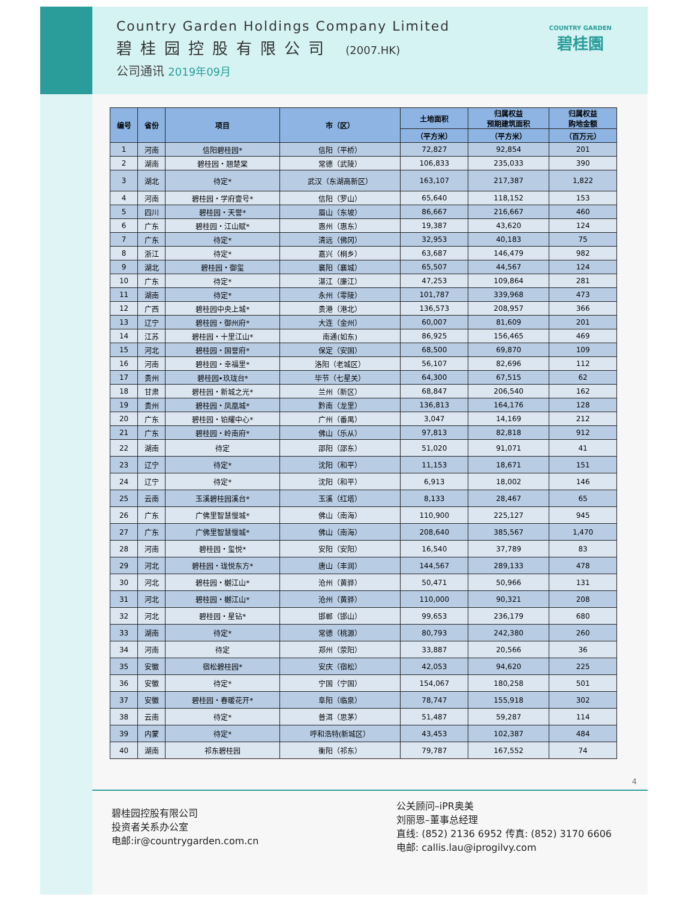Country Garden Holdings Company Limited
碧桂园控股有限公司 (2007.HK)
公司通讯 2019年09月
COUNTRY GARDEN
碧桂園
| 编号 | 省份 | 项目 | 市（区） | 土地面积 | 归属权益 预期建筑面积 | 归属权益 购地金额 |
| --- | --- | --- | --- | --- | --- | --- |
| | | | | （平方米） | （平方米） | （百万元） |
| 1 | 河南 | 信阳碧桂园* | 信阳（平桥） | 72,827 | 92,854 | 201 |
| 2 | 湖南 | 碧桂园・翘楚棠 | 常德（武陵） | 106,833 | 235,033 | 390 |
| 3 | 湖北 | 待定* | 武汉（东湖高新区） | 163,107 | 217,387 | 1,822 |
| 4 | 河南 | 碧桂园・学府壹号* | 信阳（罗山） | 65,640 | 118,152 | 153 |
| 5 | 四川 | 碧桂园・天誉* | 眉山（东坡） | 86,667 | 216,667 | 460 |
| 6 | 广东 | 碧桂园・江山赋* | 惠州（惠东） | 19,387 | 43,620 | 124 |
| 7 | 广东 | 待定* | 清远（佛冈） | 32,953 | 40,183 | 75 |
| 8 | 浙江 | 待定* | 嘉兴（桐乡） | 63,687 | 146,479 | 982 |
| 9 | 湖北 | 碧桂园・御玺 | 襄阳（襄城） | 65,507 | 44,567 | 124 |
| 10 | 广东 | 待定* | 湛江（廉江） | 47,253 | 109,864 | 281 |
| 11 | 湖南 | 待定* | 永州（零陵） | 101,787 | 339,968 | 473 |
| 12 | 广西 | 碧桂园中央上城* | 贵港（港北） | 136,573 | 208,957 | 366 |
| 13 | 辽宁 | 碧桂园・御州府* | 大连（金州） | 60,007 | 81,609 | 201 |
| 14 | 江苏 | 碧桂园・十里江山* | 南通(如东) | 86,925 | 156,465 | 469 |
| 15 | 河北 | 碧桂园・国誉府* | 保定（安国） | 68,500 | 69,870 | 109 |
| 16 | 河南 | 碧桂园・幸福里* | 洛阳（老城区） | 56,107 | 82,696 | 112 |
| 17 | 贵州 | 碧桂园•玖珑台* | 毕节（七星关） | 64,300 | 67,515 | 62 |
| 18 | 甘肃 | 碧桂园・新城之光* | 兰州（新区） | 68,847 | 206,540 | 162 |
| 19 | 贵州 | 碧桂园・凤凰城* | 黔南（龙里） | 136,813 | 164,176 | 128 |
| 20 | 广东 | 碧桂园・铂耀中心* | 广州（番禺） | 3,047 | 14,169 | 212 |
| 21 | 广东 | 碧桂园・岭南府* | 佛山（乐从） | 97,813 | 82,818 | 912 |
| 22 | 湖南 | 待定 | 邵阳（邵东） | 51,020 | 91,071 | 41 |
| 23 | 辽宁 | 待定* | 沈阳（和平） | 11,153 | 18,671 | 151 |
| 24 | 辽宁 | 待定* | 沈阳（和平） | 6,913 | 18,002 | 146 |
| 25 | 云南 | 玉溪碧桂园溪台* | 玉溪（红塔） | 8,133 | 28,467 | 65 |
| 26 | 广东 | 广佛里智慧慢城* | 佛山（南海） | 110,900 | 225,127 | 945 |
| 27 | 广东 | 广佛里智慧慢城* | 佛山（南海） | 208,640 | 385,567 | 1,470 |
| 28 | 河南 | 碧桂园・玺悦* | 安阳（安阳） | 16,540 | 37,789 | 83 |
| 29 | 河北 | 碧桂园・珑悦东方* | 唐山（丰润） | 144,567 | 289,133 | 478 |
| 30 | 河北 | 碧桂园・樾江山* | 沧州（黄骅） | 50,471 | 50,966 | 131 |
| 31 | 河北 | 碧桂园・樾江山* | 沧州（黄骅） | 110,000 | 90,321 | 208 |
| 32 | 河北 | 碧桂园・星钻* | 邯郸（邯山） | 99,653 | 236,179 | 680 |
| 33 | 湖南 | 待定* | 常德（桃源） | 80,793 | 242,380 | 260 |
| 34 | 河南 | 待定 | 郑州（荥阳） | 33,887 | 20,566 | 36 |
| 35 | 安徽 | 宿松碧桂园* | 安庆（宿松） | 42,053 | 94,620 | 225 |
| 36 | 安徽 | 待定* | 宁国（宁国） | 154,067 | 180,258 | 501 |
| 37 | 安徽 | 碧桂园・春暖花开* | 阜阳（临泉） | 78,747 | 155,918 | 302 |
| 38 | 云南 | 待定* | 普洱（思茅） | 51,487 | 59,287 | 114 |
| 39 | 内蒙 | 待定* | 呼和浩特(新城区） | 43,453 | 102,387 | 484 |
| 40 | 湖南 | 祁东碧桂园 | 衡阳（祁东） | 79,787 | 167,552 | 74 |
4
碧桂园控股有限公司
投资者关系办公室
电邮:ir@countrygarden.com.cn
公关顾问–iPR奥美
刘丽恩–董事总经理
直线: (852) 2136 6952 传真: (852) 3170 6606
电邮: callis.lau@iprogilvy.com